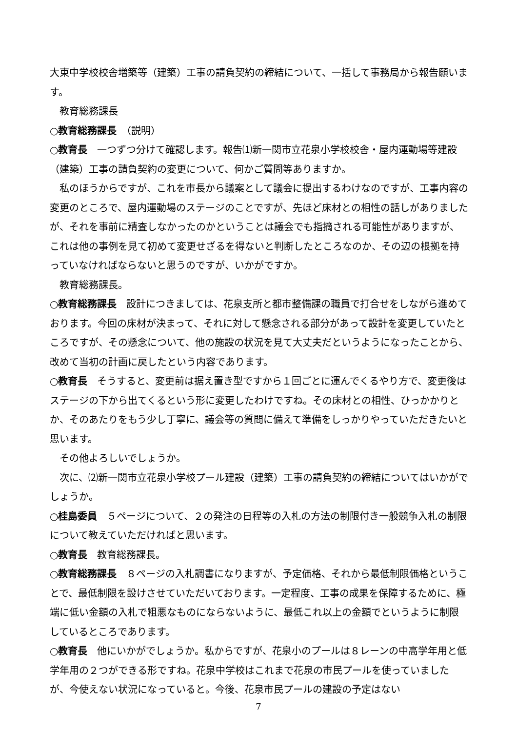大東中学校校舎増築等（建築）工事の請負契約の締結について、一括して事務局から報告願います。
教育総務課長
○教育総務課長　（説明）
○教育長　一つずつ分けて確認します。報告⑴新一関市立花泉小学校校舎・屋内運動場等建設（建築）工事の請負契約の変更について、何かご質問等ありますか。
私のほうからですが、これを市長から議案として議会に提出するわけなのですが、工事内容の変更のところで、屋内運動場のステージのことですが、先ほど床材との相性の話しがありましたが、それを事前に精査しなかったのかということは議会でも指摘される可能性がありますが、これは他の事例を見て初めて変更せざるを得ないと判断したところなのか、その辺の根拠を持っていなければならないと思うのですが、いかがですか。
教育総務課長。
○教育総務課長　設計につきましては、花泉支所と都市整備課の職員で打合せをしながら進めております。今回の床材が決まって、それに対して懸念される部分があって設計を変更していたところですが、その懸念について、他の施設の状況を見て大丈夫だというようになったことから、改めて当初の計画に戻したという内容であります。
○教育長　そうすると、変更前は据え置き型ですから１回ごとに運んでくるやり方で、変更後はステージの下から出てくるという形に変更したわけですね。その床材との相性、ひっかかりとか、そのあたりをもう少し丁寧に、議会等の質問に備えて準備をしっかりやっていただきたいと思います。
その他よろしいでしょうか。
次に、⑵新一関市立花泉小学校プール建設（建築）工事の請負契約の締結についてはいかがでしょうか。
○桂島委員　５ページについて、２の発注の日程等の入札の方法の制限付き一般競争入札の制限について教えていただければと思います。
○教育長　教育総務課長。
○教育総務課長　８ページの入札調書になりますが、予定価格、それから最低制限価格ということで、最低制限を設けさせていただいております。一定程度、工事の成果を保障するために、極端に低い金額の入札で粗悪なものにならないように、最低これ以上の金額でというように制限しているところであります。
○教育長　他にいかがでしょうか。私からですが、花泉小のプールは８レーンの中高学年用と低学年用の２つができる形ですね。花泉中学校はこれまで花泉の市民プールを使っていましたが、今使えない状況になっていると。今後、花泉市民プールの建設の予定はない
7